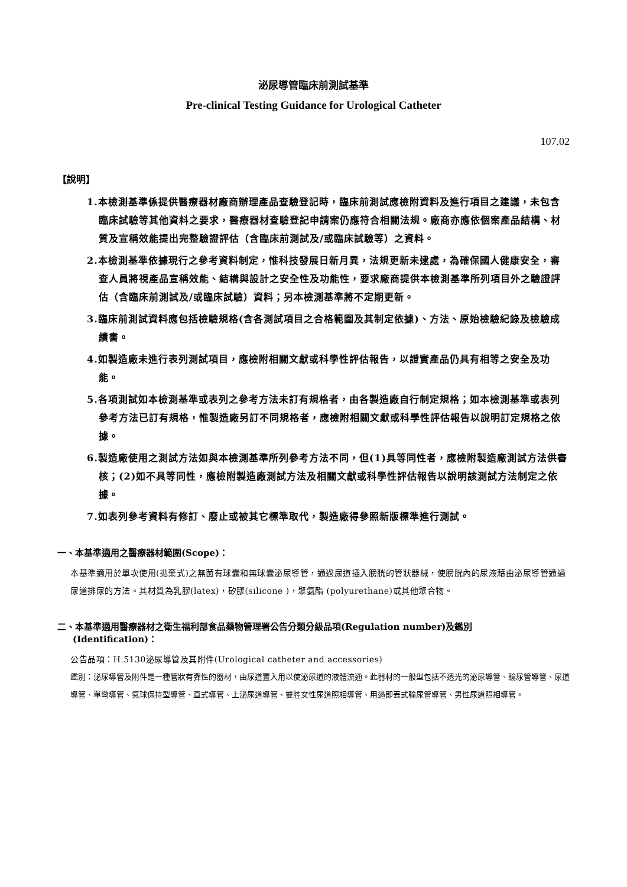泌尿導管臨床前測試基準
Pre-clinical Testing Guidance for Urological Catheter
107.02
【說明】
1.本檢測基準係提供醫療器材廠商辦理產品查驗登記時，臨床前測試應檢附資料及進行項目之建議，未包含臨床試驗等其他資料之要求，醫療器材查驗登記申請案仍應符合相關法規。廠商亦應依個案產品結構、材質及宣稱效能提出完整驗證評估（含臨床前測試及/或臨床試驗等）之資料。
2.本檢測基準依據現行之參考資料制定，惟科技發展日新月異，法規更新未逮處，為確保國人健康安全，審查人員將視產品宣稱效能、結構與設計之安全性及功能性，要求廠商提供本檢測基準所列項目外之驗證評估（含臨床前測試及/或臨床試驗）資料；另本檢測基準將不定期更新。
3.臨床前測試資料應包括檢驗規格(含各測試項目之合格範圍及其制定依據)、方法、原始檢驗紀錄及檢驗成績書。
4.如製造廠未進行表列測試項目，應檢附相關文獻或科學性評估報告，以證實產品仍具有相等之安全及功能。
5.各項測試如本檢測基準或表列之參考方法未訂有規格者，由各製造廠自行制定規格；如本檢測基準或表列參考方法已訂有規格，惟製造廠另訂不同規格者，應檢附相關文獻或科學性評估報告以說明訂定規格之依據。
6.製造廠使用之測試方法如與本檢測基準所列參考方法不同，但(1)具等同性者，應檢附製造廠測試方法供審核；(2)如不具等同性，應檢附製造廠測試方法及相關文獻或科學性評估報告以說明該測試方法制定之依據。
7.如表列參考資料有修訂、廢止或被其它標準取代，製造廠得參照新版標準進行測試。
一、本基準適用之醫療器材範圍(Scope)：
本基準適用於單次使用(拋棄式)之無菌有球囊和無球囊泌尿導管，通過尿道插入膀胱的管狀器械，使膀胱內的尿液藉由泌尿導管通過尿道排尿的方法。其材質為乳膠(latex)，矽膠(silicone )，聚氨酯 (polyurethane)或其他聚合物。
二、本基準適用醫療器材之衛生福利部食品藥物管理署公告分類分級品項(Regulation number)及鑑別
(Identification)：
公告品項：H.5130泌尿導管及其附件(Urological catheter and accessories)
鑑別：泌尿導管及附件是一種管狀有彈性的器材，由尿道置入用以使泌尿道的液體流通。此器材的一般型包括不透光的泌尿導管、輸尿管導管、尿道導管、單彎導管、氣球保持型導管、直式導管、上泌尿道導管、雙腔女性尿道照相導管、用過即丟式輸尿管導管、男性尿道照相導管。